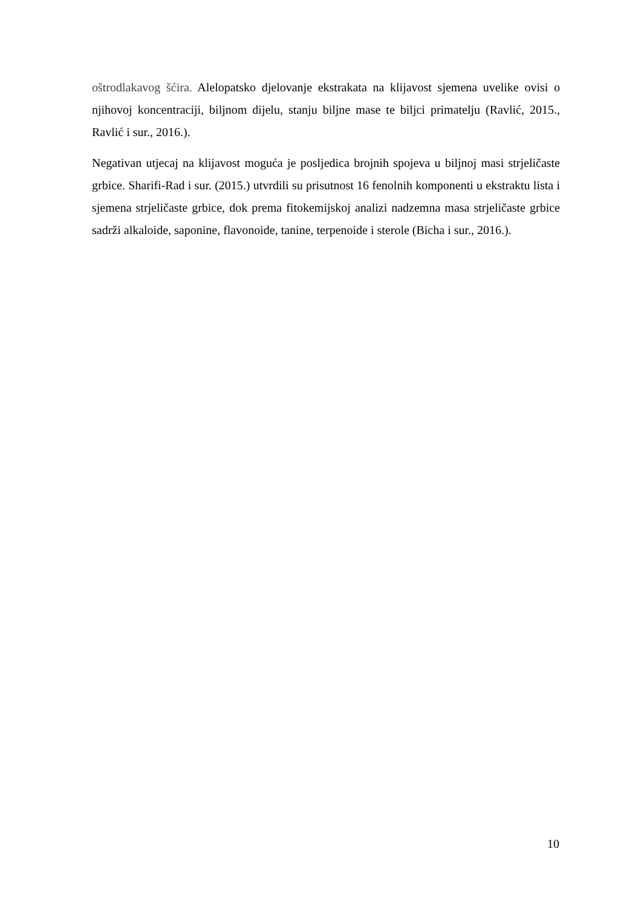oštrodlakavog šćira. Alelopatsko djelovanje ekstrakata na klijavost sjemena uvelike ovisi o njihovoj koncentraciji, biljnom dijelu, stanju biljne mase te biljci primatelju (Ravlić, 2015., Ravlić i sur., 2016.).
Negativan utjecaj na klijavost moguća je posljedica brojnih spojeva u biljnoj masi strjeličaste grbice. Sharifi-Rad i sur. (2015.) utvrdili su prisutnost 16 fenolnih komponenti u ekstraktu lista i sjemena strjeličaste grbice, dok prema fitokemijskoj analizi nadzemna masa strjeličaste grbice sadrži alkaloide, saponine, flavonoide, tanine, terpenoide i sterole (Bicha i sur., 2016.).
10